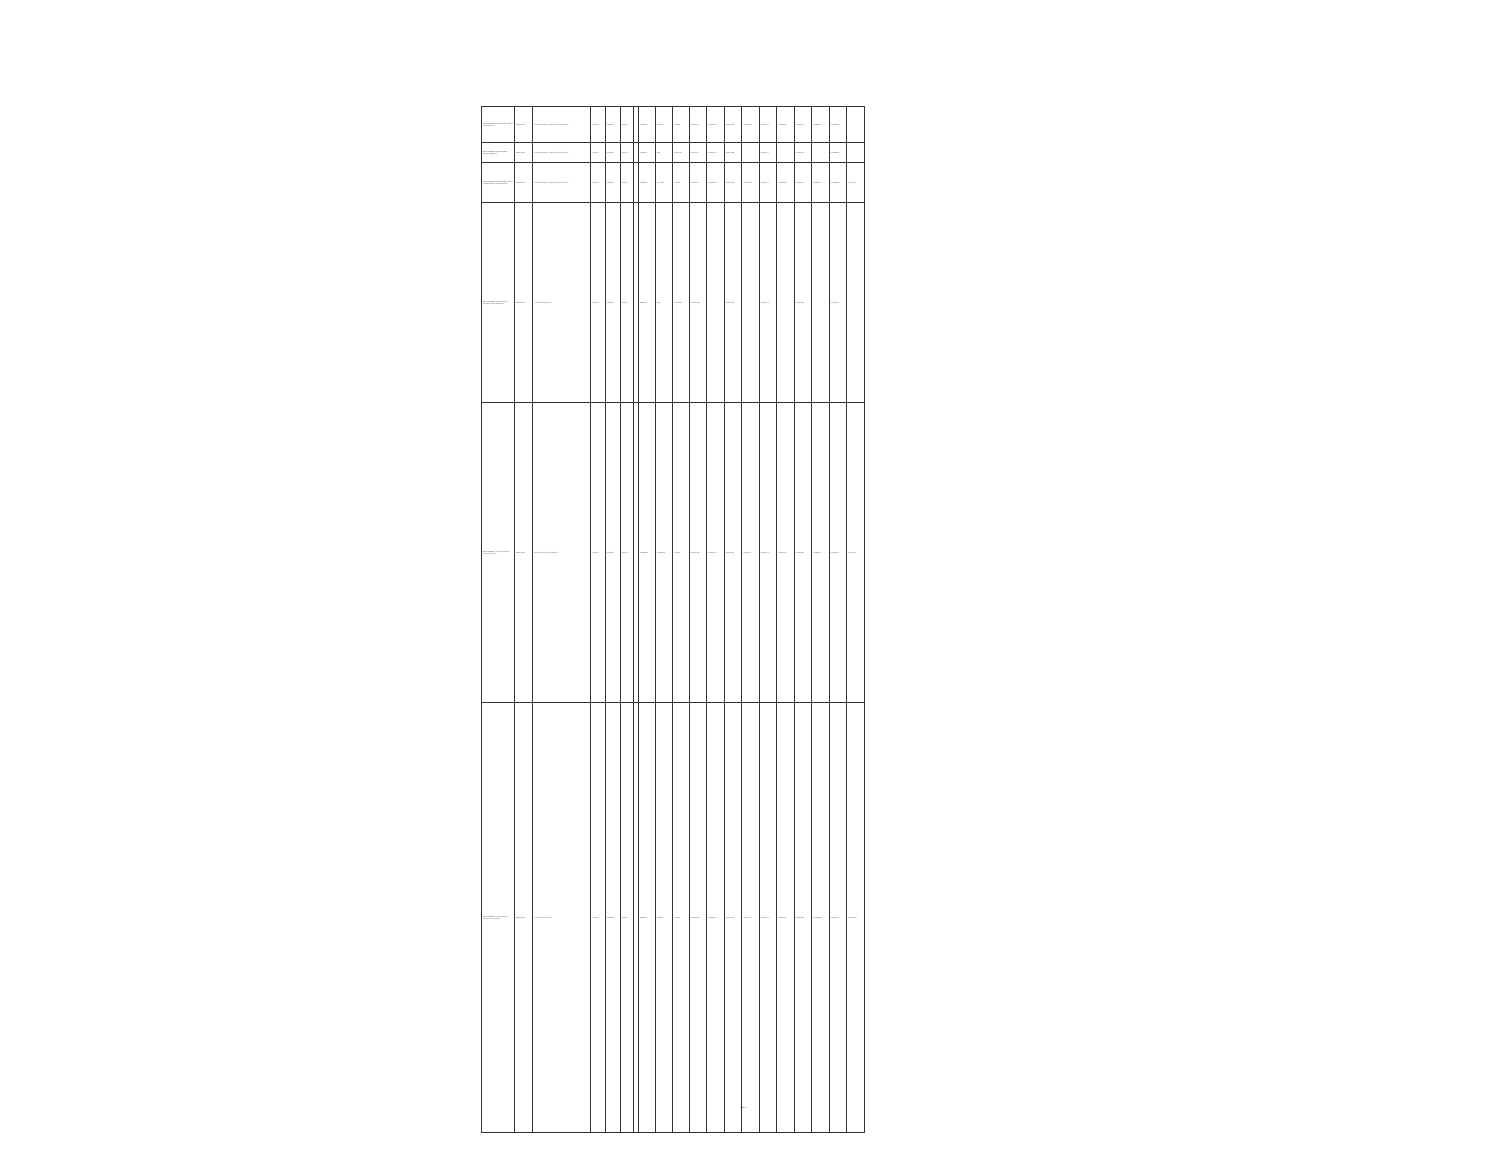| BO-SEPIDHAN-171502-CS-INDV / Oficial de Adquisiciones | BIRD / 8794 | Project Management, Monitoring and Evaluation | Proyecto | Individual | Abierto | | 21,608.00 | 38,519.17 | Firmado | 2020-12-27 | 2020-01-30 | 2020-02-06 | 2020-02-18 | 2020-02-27 | 2020-03-03 | 2020-03-10 | 2020-03-10 | 2020-06-08 | |
| BO-SEPIDHAN-171507-CS-INDV / Asistente Ambiental | BIRD / 8794 | Project Management, Monitoring and Evaluation | Proyecto | Individual | Abierto | | 21,608.00 | 0.00 | Cancelado | 2020-12-27 | 2020-01-30 | 2020-02-06 | | 2020-02-27 | | 2020-03-10 | | 2020-06-08 | |
| BO-SEPIDHAN-171508-CS-INDV / Oficial de Adquisiciones Unidad Operativa | BIRD / 8794 | Project Management, Monitoring and Evaluation | Proyecto | Individual | Abierto | | 21,608.00 | 33,729.03 | Firmado | 2020-12-27 | 2020-01-30 | 2020-02-06 | 2020-02-18 | 2020-02-27 | 2020-03-03 | 2020-03-10 | 2020-03-10 | 2020-06-08 | 2020-12-31 |
| BO-SEPIDHAN-... Contratación de consultores (filas adicionales) | BIRD / 8794 | Technical Strengthening | Proyecto | Individual | Abierto | | 19,600.00 | 0.00 | Cancelado | 2020-01-16 | | 2020-02-05 | | 2020-02-23 | | 2020-03-08 | | 2020-05-25 | |
| BO-SEPIDHAN-... Implementación de planes de alianzas | BIRD / 8794 | Implementation of Rural Alliances | Proyecto | Individual | Abierto | | 200,000.00 | 150,000.00 | Firmado | 2020-01-16 | 2020-01-30 | 2020-02-05 | 2020-02-17 | 2020-02-23 | 2020-03-07 | 2020-03-08 | 2020-04-01 | 2020-05-25 | 2021-03-17 |
| BO-SEPIDHAN-... Contratación de consultores por producto | BIRD / 8794 | Technical Strengthening | Proyecto | Individual | Abierto | | 19,600.00 | 3,108.00 | Firmado | 2020-01-16 | 2020-01-30 | 2020-02-05 | 2020-02-13 | 2020-02-23 | 2020-03-02 | 2020-03-08 | 2020-03-06 | 2020-05-25 | 2020-12-06 |
Page 4